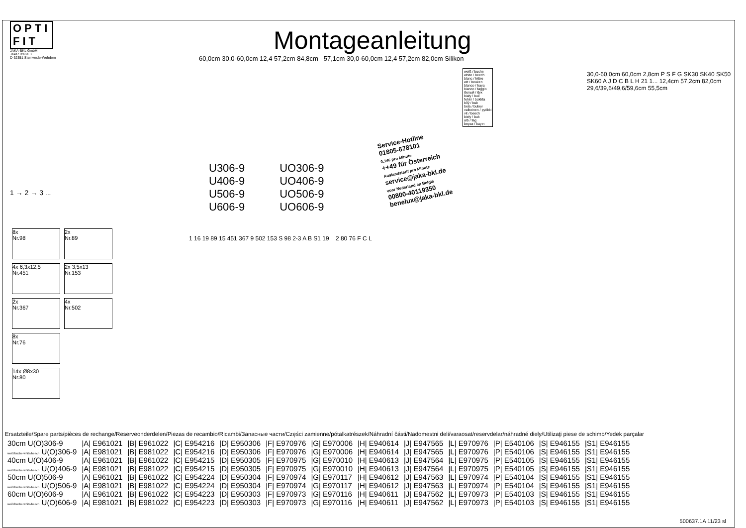OPTI
FIT
JAKA-BKL GmbH
Jaka Straße 3
D-32351 Stemwede-Wehdem
1 → 2 → 3 ...
8x
Nr.98
2x
Nr.89
4x 6,3x12,5
Nr.451
2x 3,5x13
Nr.153
2x
Nr.367
4x
Nr.502
8x
Nr.76
14x Ø8x30
Nr.80
Montageanleitung
60,0cm 30,0-60,0cm 12,4 57,2cm 84,8cm 57,1cm 30,0-60,0cm 12,4 57,2cm 82,0cm Silikon
U306-9
U406-9
U506-9
U606-9
UO306-9
UO406-9
UO506-9
UO606-9
Service-Hotline
01805-678101
0,14€ pro Minute
++49 für Österreich
Auslandstarif pro Minute
service@jaka-bkl.de
voor Nederland en België
00800-40119350
benelux@jaka-bkl.de
weiß / buche
white / beech
blanc / hêtre
wit / beuken
blanco / haya
bianco / faggio
белый / бук
biały / buk
fehér / bükkfa
bílý / buk
bela / bukev
valkoinen / pyökki
vit / beech
biely / buk
alb / fag
beyaz / kayın
30,0-60,0cm 60,0cm 2,8cm P S F G SK30 SK40 SK50 SK60 A J D C B L H 21 1... 12,4cm 57,2cm 82,0cm 29,6/39,6/49,6/59,6cm 55,5cm
1 16 19 89 15 451 367 9 502 153 S 98 2-3 A B S1 19 2 80 76 F C L
Ersatzteile/Spare parts/pièces de rechange/Reserveonderdelen/Piezas de recambio/Ricambi/Запасные части/Części zamienne/pótalkatrészek/Náhradní části/Nadomestni deli/varaosat/reservdelar/náhradné diely/Utilizaţi piese de schimb/Yedek parçalar
| 30cm U(O)306-9 | /A/ E961021 | /B/ E961022 | /C/ E954216 | /D/ E950306 | /F/ E970976 | /G/ E970006 | /H/ E940614 | /J/ E947565 | /L/ E970976 | /P/ E540106 | /S/ E946155 | /S1/ E946155 |
| weiß/buche white/beech U(O)306-9 | /A/ E981021 | /B/ E981022 | /C/ E954216 | /D/ E950306 | /F/ E970976 | /G/ E970006 | /H/ E940614 | /J/ E947565 | /L/ E970976 | /P/ E540106 | /S/ E946155 | /S1/ E946155 |
| 40cm U(O)406-9 | /A/ E961021 | /B/ E961022 | /C/ E954215 | /D/ E950305 | /F/ E970975 | /G/ E970010 | /H/ E940613 | /J/ E947564 | /L/ E970975 | /P/ E540105 | /S/ E946155 | /S1/ E946155 |
| weiß/buche white/beech U(O)406-9 | /A/ E981021 | /B/ E981022 | /C/ E954215 | /D/ E950305 | /F/ E970975 | /G/ E970010 | /H/ E940613 | /J/ E947564 | /L/ E970975 | /P/ E540105 | /S/ E946155 | /S1/ E946155 |
| 50cm U(O)506-9 | /A/ E961021 | /B/ E961022 | /C/ E954224 | /D/ E950304 | /F/ E970974 | /G/ E970117 | /H/ E940612 | /J/ E947563 | /L/ E970974 | /P/ E540104 | /S/ E946155 | /S1/ E946155 |
| weiß/buche white/beech U(O)506-9 | /A/ E981021 | /B/ E981022 | /C/ E954224 | /D/ E950304 | /F/ E970974 | /G/ E970117 | /H/ E940612 | /J/ E947563 | /L/ E970974 | /P/ E540104 | /S/ E946155 | /S1/ E946155 |
| 60cm U(O)606-9 | /A/ E961021 | /B/ E961022 | /C/ E954223 | /D/ E950303 | /F/ E970973 | /G/ E970116 | /H/ E940611 | /J/ E947562 | /L/ E970973 | /P/ E540103 | /S/ E946155 | /S1/ E946155 |
| weiß/buche white/beech U(O)606-9 | /A/ E981021 | /B/ E981022 | /C/ E954223 | /D/ E950303 | /F/ E970973 | /G/ E970116 | /H/ E940611 | /J/ E947562 | /L/ E970973 | /P/ E540103 | /S/ E946155 | /S1/ E946155 |
500637.1A 11/23 sl